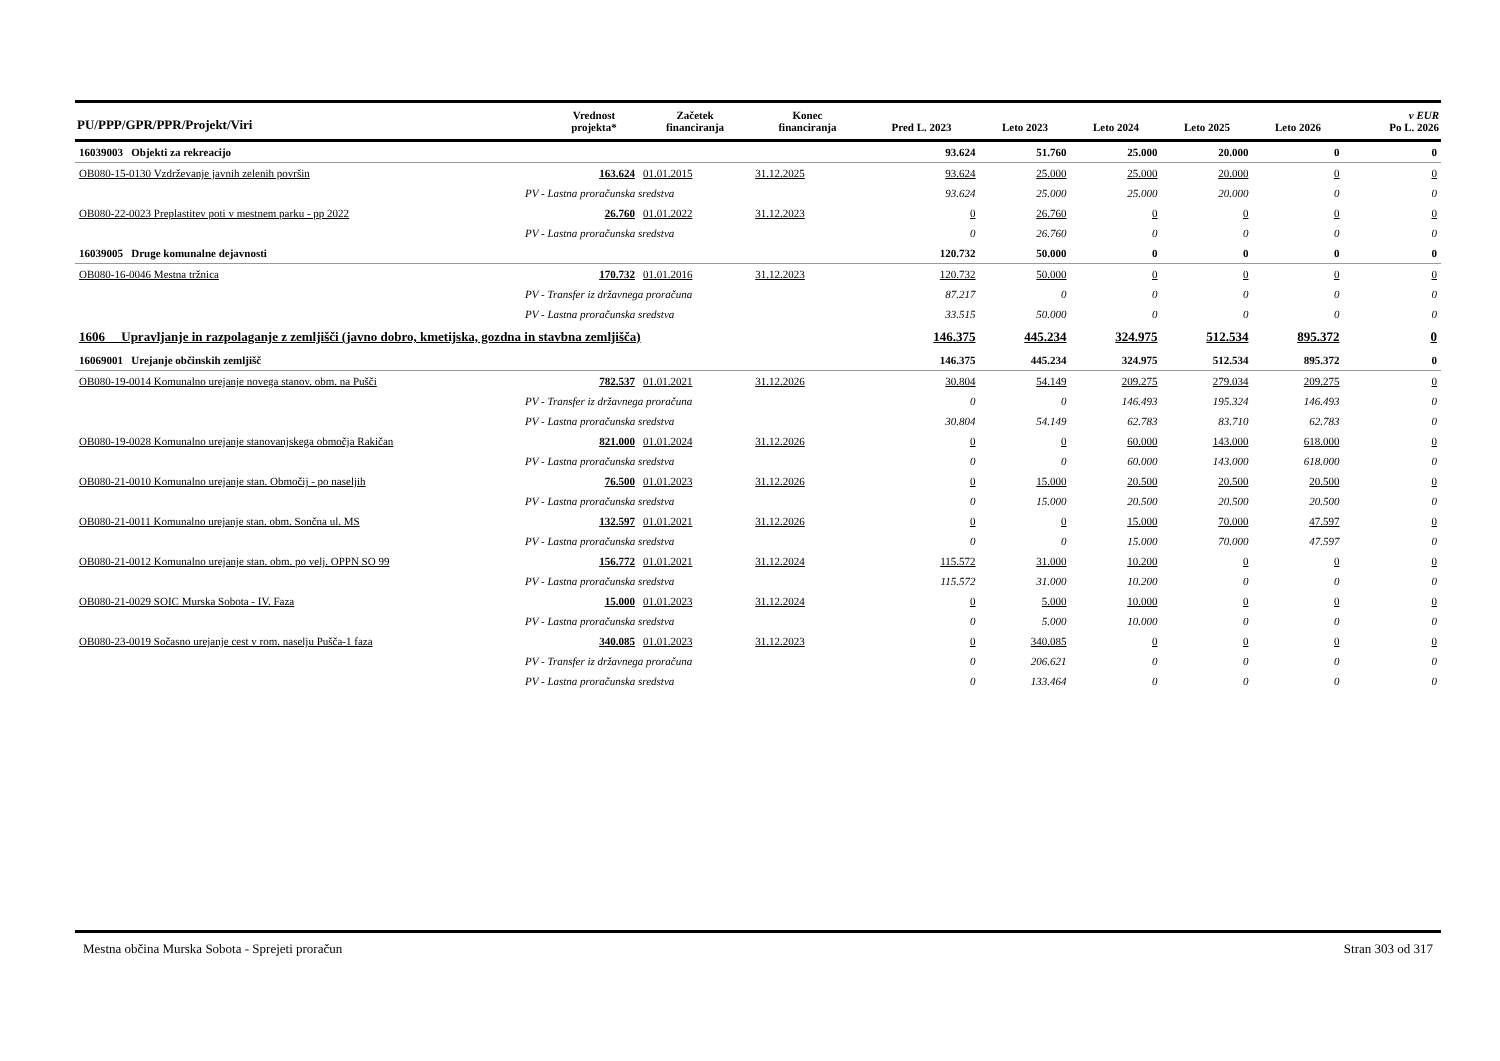| PU/PPP/GPR/PPR/Projekt/Viri | Vrednost projekta* | Začetek financiranja | Konec financiranja | Pred L. 2023 | Leto 2023 | Leto 2024 | Leto 2025 | Leto 2026 | v EUR Po L. 2026 |
| --- | --- | --- | --- | --- | --- | --- | --- | --- | --- |
| 16039003 Objekti za rekreacijo | | | | 93.624 | 51.760 | 25.000 | 20.000 | 0 | 0 |
| OB080-15-0130 Vzdrževanje javnih zelenih površin | 163.624 | 01.01.2015 | 31.12.2025 | 93.624 | 25.000 | 25.000 | 20.000 | 0 | 0 |
| PV - Lastna proračunska sredstva | | | | 93.624 | 25.000 | 25.000 | 20.000 | 0 | 0 |
| OB080-22-0023 Preplastitev poti v mestnem parku - pp 2022 | 26.760 | 01.01.2022 | 31.12.2023 | 0 | 26.760 | 0 | 0 | 0 | 0 |
| PV - Lastna proračunska sredstva | | | | 0 | 26.760 | 0 | 0 | 0 | 0 |
| 16039005 Druge komunalne dejavnosti | | | | 120.732 | 50.000 | 0 | 0 | 0 | 0 |
| OB080-16-0046 Mestna tržnica | 170.732 | 01.01.2016 | 31.12.2023 | 120.732 | 50.000 | 0 | 0 | 0 | 0 |
| PV - Transfer iz državnega proračuna | | | | 87.217 | 0 | 0 | 0 | 0 | 0 |
| PV - Lastna proračunska sredstva | | | | 33.515 | 50.000 | 0 | 0 | 0 | 0 |
| 1606 Upravljanje in razpolaganje z zemljišči (javno dobro, kmetijska, gozdna in stavbna zemljišča) | | | | 146.375 | 445.234 | 324.975 | 512.534 | 895.372 | 0 |
| 16069001 Urejanje občinskih zemljišč | | | | 146.375 | 445.234 | 324.975 | 512.534 | 895.372 | 0 |
| OB080-19-0014 Komunalno urejanje novega stanov. obm. na Pušči | 782.537 | 01.01.2021 | 31.12.2026 | 30.804 | 54.149 | 209.275 | 279.034 | 209.275 | 0 |
| PV - Transfer iz državnega proračuna | | | | 0 | 0 | 146.493 | 195.324 | 146.493 | 0 |
| PV - Lastna proračunska sredstva | | | | 30.804 | 54.149 | 62.783 | 83.710 | 62.783 | 0 |
| OB080-19-0028 Komunalno urejanje stanovanjskega območja Rakičan | 821.000 | 01.01.2024 | 31.12.2026 | 0 | 0 | 60.000 | 143.000 | 618.000 | 0 |
| PV - Lastna proračunska sredstva | | | | 0 | 0 | 60.000 | 143.000 | 618.000 | 0 |
| OB080-21-0010 Komunalno urejanje stan. Območij - po naseljih | 76.500 | 01.01.2023 | 31.12.2026 | 0 | 15.000 | 20.500 | 20.500 | 20.500 | 0 |
| PV - Lastna proračunska sredstva | | | | 0 | 15.000 | 20.500 | 20.500 | 20.500 | 0 |
| OB080-21-0011 Komunalno urejanje stan. obm. Sončna ul. MS | 132.597 | 01.01.2021 | 31.12.2026 | 0 | 0 | 15.000 | 70.000 | 47.597 | 0 |
| PV - Lastna proračunska sredstva | | | | 0 | 0 | 15.000 | 70.000 | 47.597 | 0 |
| OB080-21-0012 Komunalno urejanje stan. obm. po velj. OPPN SO 99 | 156.772 | 01.01.2021 | 31.12.2024 | 115.572 | 31.000 | 10.200 | 0 | 0 | 0 |
| PV - Lastna proračunska sredstva | | | | 115.572 | 31.000 | 10.200 | 0 | 0 | 0 |
| OB080-21-0029 SOIC Murska Sobota - IV. Faza | 15.000 | 01.01.2023 | 31.12.2024 | 0 | 5.000 | 10.000 | 0 | 0 | 0 |
| PV - Lastna proračunska sredstva | | | | 0 | 5.000 | 10.000 | 0 | 0 | 0 |
| OB080-23-0019 Sočasno urejanje cest v rom. naselju Pušča-1 faza | 340.085 | 01.01.2023 | 31.12.2023 | 0 | 340.085 | 0 | 0 | 0 | 0 |
| PV - Transfer iz državnega proračuna | | | | 0 | 206.621 | 0 | 0 | 0 | 0 |
| PV - Lastna proračunska sredstva | | | | 0 | 133.464 | 0 | 0 | 0 | 0 |
Mestna občina Murska Sobota - Sprejeti proračun Stran 303 od 317